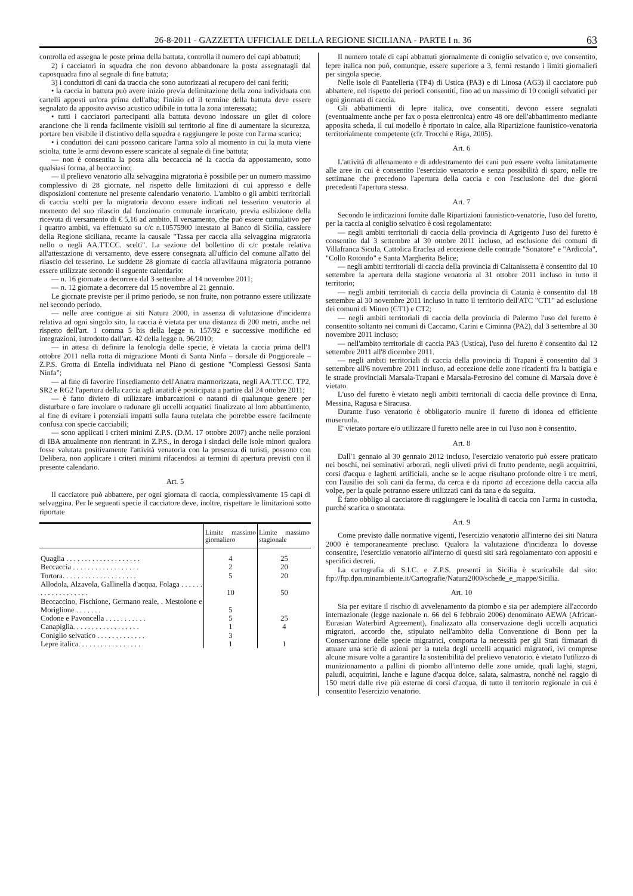26-8-2011 - GAZZETTA UFFICIALE DELLA REGIONE SICILIANA - PARTE I n. 36 63
controlla ed assegna le poste prima della battuta, controlla il numero dei capi abbattuti;
2) i cacciatori in squadra che non devono abbandonare la posta assegnatagli dal caposquadra fino al segnale di fine battuta;
3) i conduttori di cani da traccia che sono autorizzati al recupero dei cani feriti;
• la caccia in battuta può avere inizio previa delimitazione della zona individuata con cartelli apposti un'ora prima dell'alba; l'inizio ed il termine della battuta deve essere segnalato da apposito avviso acustico udibile in tutta la zona interessata;
• tutti i cacciatori partecipanti alla battuta devono indossare un gilet di colore arancione che li renda facilmente visibili sul territorio al fine di aumentare la sicurezza, portare ben visibile il distintivo della squadra e raggiungere le poste con l'arma scarica;
• i conduttori dei cani possono caricare l'arma solo al momento in cui la muta viene sciolta, tutte le armi devono essere scaricate al segnale di fine battuta;
— non è consentita la posta alla beccaccia né la caccia da appostamento, sotto qualsiasi forma, al beccaccino;
— il prelievo venatorio alla selvaggina migratoria è possibile per un numero massimo complessivo di 28 giornate, nel rispetto delle limitazioni di cui appresso e delle disposizioni contenute nel presente calendario venatorio. L'ambito o gli ambiti territoriali di caccia scelti per la migratoria devono essere indicati nel tesserino venatorio al momento del suo rilascio dal funzionario comunale incaricato, previa esibizione della ricevuta di versamento di € 5,16 ad ambito. Il versamento, che può essere cumulativo per i quattro ambiti, va effettuato su c/c n.10575900 intestato al Banco di Sicilia, cassiere della Regione siciliana, recante la causale "Tassa per caccia alla selvaggina migratoria nello o negli AA.TT.CC. scelti". La sezione del bollettino di c/c postale relativa all'attestazione di versamento, deve essere consegnata all'ufficio del comune all'atto del rilascio del tesserino. Le suddette 28 giornate di caccia all'avifauna migratoria potranno essere utilizzate secondo il seguente calendario:
— n. 16 giornate a decorrere dal 3 settembre al 14 novembre 2011;
— n. 12 giornate a decorrere dal 15 novembre al 21 gennaio.
Le giornate previste per il primo periodo, se non fruite, non potranno essere utilizzate nel secondo periodo.
— nelle aree contigue ai siti Natura 2000, in assenza di valutazione d'incidenza relativa ad ogni singolo sito, la caccia è vietata per una distanza di 200 metri, anche nel rispetto dell'art. 1 comma 5 bis della legge n. 157/92 e successive modifiche ed integrazioni, introdotto dall'art. 42 della legge n. 96/2010;
— in attesa di definire la fenologia delle specie, è vietata la caccia prima dell'1 ottobre 2011 nella rotta di migrazione Monti di Santa Ninfa – dorsale di Poggioreale – Z.P.S. Grotta di Entella individuata nel Piano di gestione "Complessi Gessosi Santa Ninfa";
— al fine di favorire l'insediamento dell'Anatra marmorizzata, negli AA.TT.CC. TP2, SR2 e RG2 l'apertura della caccia agli anatidi è posticipata a partire dal 24 ottobre 2011;
— è fatto divieto di utilizzare imbarcazioni o natanti di qualunque genere per disturbare o fare involare o radunare gli uccelli acquatici finalizzato al loro abbattimento, al fine di evitare i potenziali impatti sulla fauna tutelata che potrebbe essere facilmente confusa con specie cacciabili;
— sono applicati i criteri minimi Z.P.S. (D.M. 17 ottobre 2007) anche nelle porzioni di IBA attualmente non rientranti in Z.P.S., in deroga i sindaci delle isole minori qualora fosse valutata positivamente l'attività venatoria con la presenza di turisti, possono con Delibera, non applicare i criteri minimi rifacendosi ai termini di apertura previsti con il presente calendario.
Art. 5
Il cacciatore può abbattere, per ogni giornata di caccia, complessivamente 15 capi di selvaggina. Per le seguenti specie il cacciatore deve, inoltre, rispettare le limitazioni sotto riportate
| | Limite massimo giornaliero | Limite massimo stagionale |
| --- | --- | --- |
| Quaglia . . . . . . . . . . . . . . . . . . . . | 4 | 25 |
| Beccaccia . . . . . . . . . . . . . . . . . . | 2 | 20 |
| Tortora. . . . . . . . . . . . . . . . . . . . | 5 | 20 |
| Allodola, Alzavola, Gallinella d'acqua, Folaga . . . . . . . . . . . . . . . . . . . | 10 | 50 |
| Beccaccino, Fischione, Germano reale, . Mestolone e Moriglione . . . . . . . | 5 | |
| Codone e Pavoncella . . . . . . . . . . . | 5 | 25 |
| Canapiglia. . . . . . . . . . . . . . . . . . | 1 | 4 |
| Coniglio selvatico . . . . . . . . . . . . . | 3 | |
| Lepre italica. . . . . . . . . . . . . . . . . | 1 | 1 |
Il numero totale di capi abbattuti giornalmente di coniglio selvatico e, ove consentito, lepre italica non può, comunque, essere superiore a 3, fermi restando i limiti giornalieri per singola specie.
Nelle isole di Pantelleria (TP4) di Ustica (PA3) e di Linosa (AG3) il cacciatore può abbattere, nel rispetto dei periodi consentiti, fino ad un massimo di 10 conigli selvatici per ogni giornata di caccia.
Gli abbattimenti di lepre italica, ove consentiti, devono essere segnalati (eventualmente anche per fax o posta elettronica) entro 48 ore dell'abbattimento mediante apposita scheda, il cui modello è riportato in calce, alla Ripartizione faunistico-venatoria territorialmente competente (cfr. Trocchi e Riga, 2005).
Art. 6
L'attività di allenamento e di addestramento dei cani può essere svolta limitatamente alle aree in cui è consentito l'esercizio venatorio e senza possibilità di sparo, nelle tre settimane che precedono l'apertura della caccia e con l'esclusione dei due giorni precedenti l'apertura stessa.
Art. 7
Secondo le indicazioni fornite dalle Ripartizioni faunistico-venatorie, l'uso del furetto, per la caccia al coniglio selvatico è così regolamentato:
— negli ambiti territoriali di caccia della provincia di Agrigento l'uso del furetto è consentito dal 3 settembre al 30 ottobre 2011 incluso, ad esclusione dei comuni di Villafranca Sicula, Cattolica Eraclea ad eccezione delle contrade "Sonatore" e "Ardicola", "Collo Rotondo" e Santa Margherita Belice;
— negli ambiti territoriali di caccia della provincia di Caltanissetta è consentito dal 10 settembre la apertura della stagione venatoria al 31 ottobre 2011 incluso in tutto il territorio;
— negli ambiti territoriali di caccia della provincia di Catania è consentito dal 18 settembre al 30 novembre 2011 incluso in tutto il territorio dell'ATC "CT1" ad esclusione dei comuni di Mineo (CT1) e CT2;
— negli ambiti territoriali di caccia della provincia di Palermo l'uso del furetto è consentito soltanto nei comuni di Caccamo, Carini e Ciminna (PA2), dal 3 settembre al 30 novembre 2011 incluso;
— nell'ambito territoriale di caccia PA3 (Ustica), l'uso del furetto è consentito dal 12 settembre 2011 all'8 dicembre 2011.
— negli ambiti territoriali di caccia della provincia di Trapani è consentito dal 3 settembre all'6 novembre 2011 incluso, ad eccezione delle zone ricadenti fra la battigia e le strade provinciali Marsala-Trapani e Marsala-Petrosino del comune di Marsala dove è vietato.
L'uso del furetto è vietato negli ambiti territoriali di caccia delle province di Enna, Messina, Ragusa e Siracusa.
Durante l'uso venatorio è obbligatorio munire il furetto di idonea ed efficiente museruola.
E' vietato portare e/o utilizzare il furetto nelle aree in cui l'uso non è consentito.
Art. 8
Dall'1 gennaio al 30 gennaio 2012 incluso, l'esercizio venatorio può essere praticato nei boschi, nei seminativi arborati, negli uliveti privi di frutto pendente, negli acquitrini, corsi d'acqua e laghetti artificiali, anche se le acque risultano profonde oltre i tre metri, con l'ausilio dei soli cani da ferma, da cerca e da riporto ad eccezione della caccia alla volpe, per la quale potranno essere utilizzati cani da tana e da seguita.
È fatto obbligo al cacciatore di raggiungere le località di caccia con l'arma in custodia, purché scarica o smontata.
Art. 9
Come previsto dalle normative vigenti, l'esercizio venatorio all'interno dei siti Natura 2000 è temporaneamente precluso. Qualora la valutazione d'incidenza lo dovesse consentire, l'esercizio venatorio all'interno di questi siti sarà regolamentato con appositi e specifici decreti.
La cartografia di S.I.C. e Z.P.S. presenti in Sicilia è scaricabile dal sito: ftp://ftp.dpn.minambiente.it/Cartografie/Natura2000/schede_e_mappe/Sicilia.
Art. 10
Sia per evitare il rischio di avvelenamento da piombo e sia per adempiere all'accordo internazionale (legge nazionale n. 66 del 6 febbraio 2006) denominato AEWA (African-Eurasian Waterbird Agreement), finalizzato alla conservazione degli uccelli acquatici migratori, accordo che, stipulato nell'ambito della Convenzione di Bonn per la Conservazione delle specie migratrici, comporta la necessità per gli Stati firmatari di attuare una serie di azioni per la tutela degli uccelli acquatici migratori, ivi comprese alcune misure volte a garantire la sostenibilità del prelievo venatorio, è vietato l'utilizzo di munizionamento a pallini di piombo all'interno delle zone umide, quali laghi, stagni, paludi, acquitrini, lanche e lagune d'acqua dolce, salata, salmastra, nonchè nel raggio di 150 metri dalle rive più esterne di corsi d'acqua, di tutto il territorio regionale in cui è consentito l'esercizio venatorio.